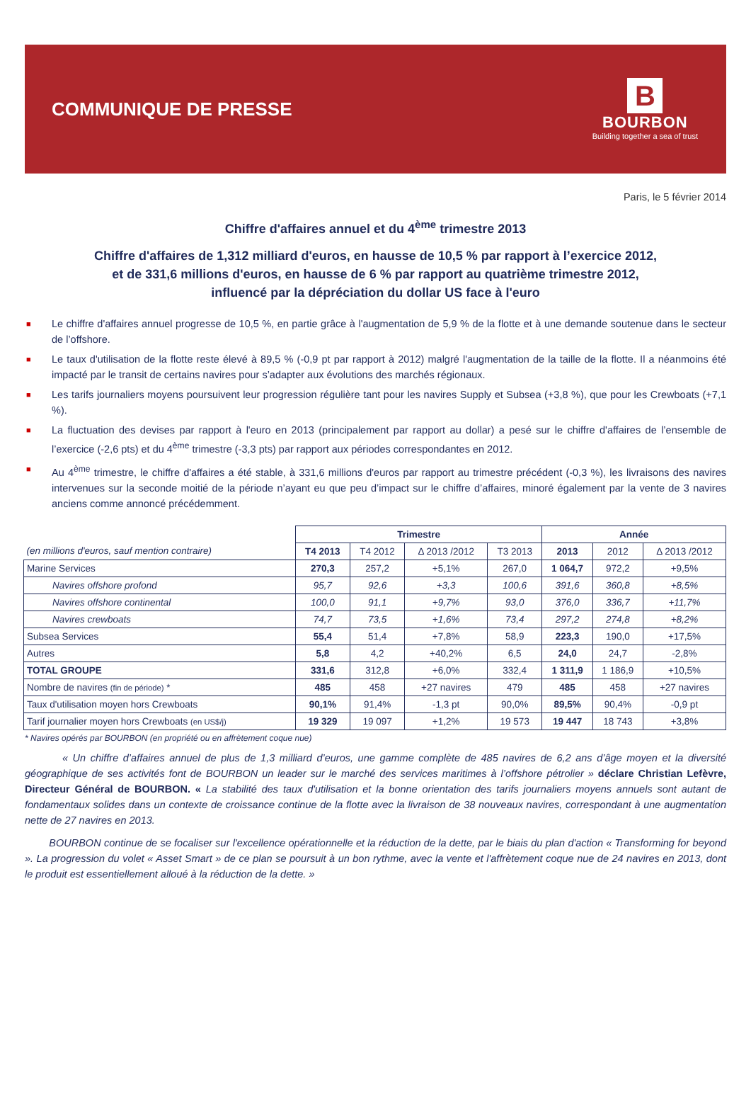COMMUNIQUE DE PRESSE
B
BOURBON
Building together a sea of trust
Paris, le 5 février 2014
Chiffre d'affaires annuel et du 4<sup>ème</sup> trimestre 2013
Chiffre d'affaires de 1,312 milliard d'euros, en hausse de 10,5 % par rapport à l’exercice 2012,
et de 331,6 millions d'euros, en hausse de 6 % par rapport au quatrième trimestre 2012,
influencé par la dépréciation du dollar US face à l'euro
■ Le chiffre d'affaires annuel progresse de 10,5 %, en partie grâce à l'augmentation de 5,9 % de la flotte et à une demande soutenue dans le secteur de l’offshore.
■ Le taux d'utilisation de la flotte reste élevé à 89,5 % (-0,9 pt par rapport à 2012) malgré l'augmentation de la taille de la flotte. Il a néanmoins été impacté par le transit de certains navires pour s’adapter aux évolutions des marchés régionaux.
■ Les tarifs journaliers moyens poursuivent leur progression régulière tant pour les navires Supply et Subsea (+3,8 %), que pour les Crewboats (+7,1 %).
■ La fluctuation des devises par rapport à l'euro en 2013 (principalement par rapport au dollar) a pesé sur le chiffre d'affaires de l’ensemble de l’exercice (-2,6 pts) et du 4<sup>ème</sup> trimestre (-3,3 pts) par rapport aux périodes correspondantes en 2012.
■ Au 4<sup>ème</sup> trimestre, le chiffre d'affaires a été stable, à 331,6 millions d'euros par rapport au trimestre précédent (-0,3 %), les livraisons des navires intervenues sur la seconde moitié de la période n’ayant eu que peu d’impact sur le chiffre d’affaires, minoré également par la vente de 3 navires anciens comme annoncé précédemment.
| | Trimestre | | | | Année | | |
| (en millions d'euros, sauf mention contraire) | T4 2013 | T4 2012 | Δ 2013 /2012 | T3 2013 | 2013 | 2012 | Δ 2013 /2012 |
| Marine Services | 270,3 | 257,2 | +5,1% | 267,0 | 1 064,7 | 972,2 | +9,5% |
| Navires offshore profond | 95,7 | 92,6 | +3,3 | 100,6 | 391,6 | 360,8 | +8,5% |
| Navires offshore continental | 100,0 | 91,1 | +9,7% | 93,0 | 376,0 | 336,7 | +11,7% |
| Navires crewboats | 74,7 | 73,5 | +1,6% | 73,4 | 297,2 | 274,8 | +8,2% |
| Subsea Services | 55,4 | 51,4 | +7,8% | 58,9 | 223,3 | 190,0 | +17,5% |
| Autres | 5,8 | 4,2 | +40,2% | 6,5 | 24,0 | 24,7 | -2,8% |
| TOTAL GROUPE | 331,6 | 312,8 | +6,0% | 332,4 | 1 311,9 | 1 186,9 | +10,5% |
| Nombre de navires (fin de période) * | 485 | 458 | +27 navires | 479 | 485 | 458 | +27 navires |
| Taux d'utilisation moyen hors Crewboats | 90,1% | 91,4% | -1,3 pt | 90,0% | 89,5% | 90,4% | -0,9 pt |
| Tarif journalier moyen hors Crewboats (en US$/j) | 19 329 | 19 097 | +1,2% | 19 573 | 19 447 | 18 743 | +3,8% |
* Navires opérés par BOURBON (en propriété ou en affrètement coque nue)
« Un chiffre d’affaires annuel de plus de 1,3 milliard d’euros, une gamme complète de 485 navires de 6,2 ans d’âge moyen et la diversité géographique de ses activités font de BOURBON un leader sur le marché des services maritimes à l’offshore pétrolier » déclare Christian Lefèvre, Directeur Général de BOURBON. « La stabilité des taux d'utilisation et la bonne orientation des tarifs journaliers moyens annuels sont autant de fondamentaux solides dans un contexte de croissance continue de la flotte avec la livraison de 38 nouveaux navires, correspondant à une augmentation nette de 27 navires en 2013.
BOURBON continue de se focaliser sur l'excellence opérationnelle et la réduction de la dette, par le biais du plan d'action « Transforming for beyond ». La progression du volet « Asset Smart » de ce plan se poursuit à un bon rythme, avec la vente et l'affrètement coque nue de 24 navires en 2013, dont le produit est essentiellement alloué à la réduction de la dette. »